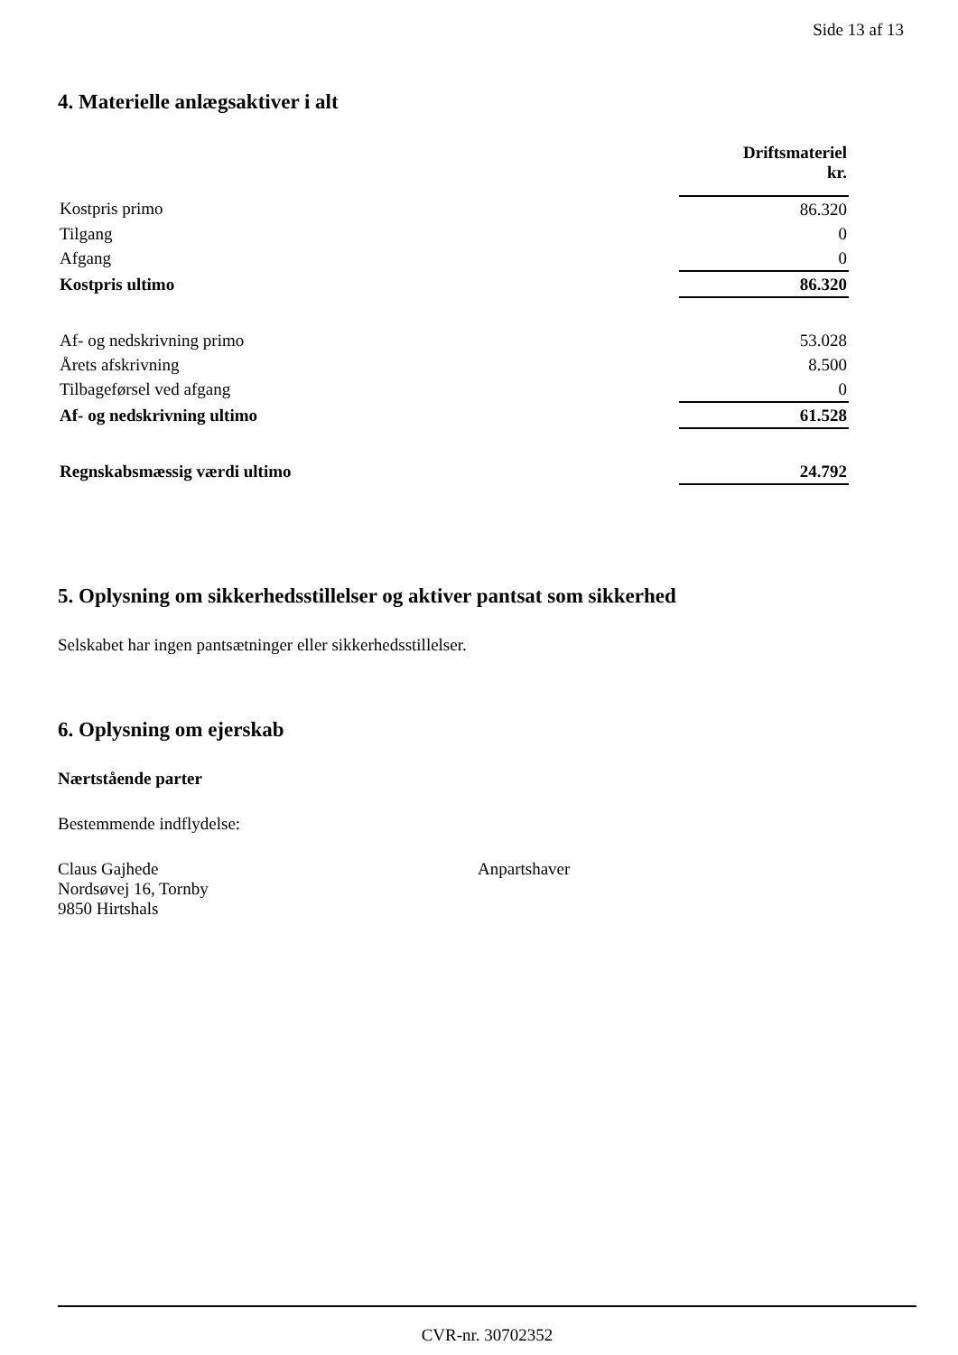Side 13 af 13
4. Materielle anlægsaktiver i alt
| | Driftsmateriel kr. |
| Kostpris primo | 86.320 |
| Tilgang | 0 |
| Afgang | 0 |
| Kostpris ultimo | 86.320 |
| Af- og nedskrivning primo | 53.028 |
| Årets afskrivning | 8.500 |
| Tilbageførsel ved afgang | 0 |
| Af- og nedskrivning ultimo | 61.528 |
| Regnskabsmæssig værdi ultimo | 24.792 |
5. Oplysning om sikkerhedsstillelser og aktiver pantsat som sikkerhed
Selskabet har ingen pantsætninger eller sikkerhedsstillelser.
6. Oplysning om ejerskab
Nærtstående parter
Bestemmende indflydelse:
Claus Gajhede
Nordsøvej 16, Tornby
9850 Hirtshals
Anpartshaver
CVR-nr. 30702352